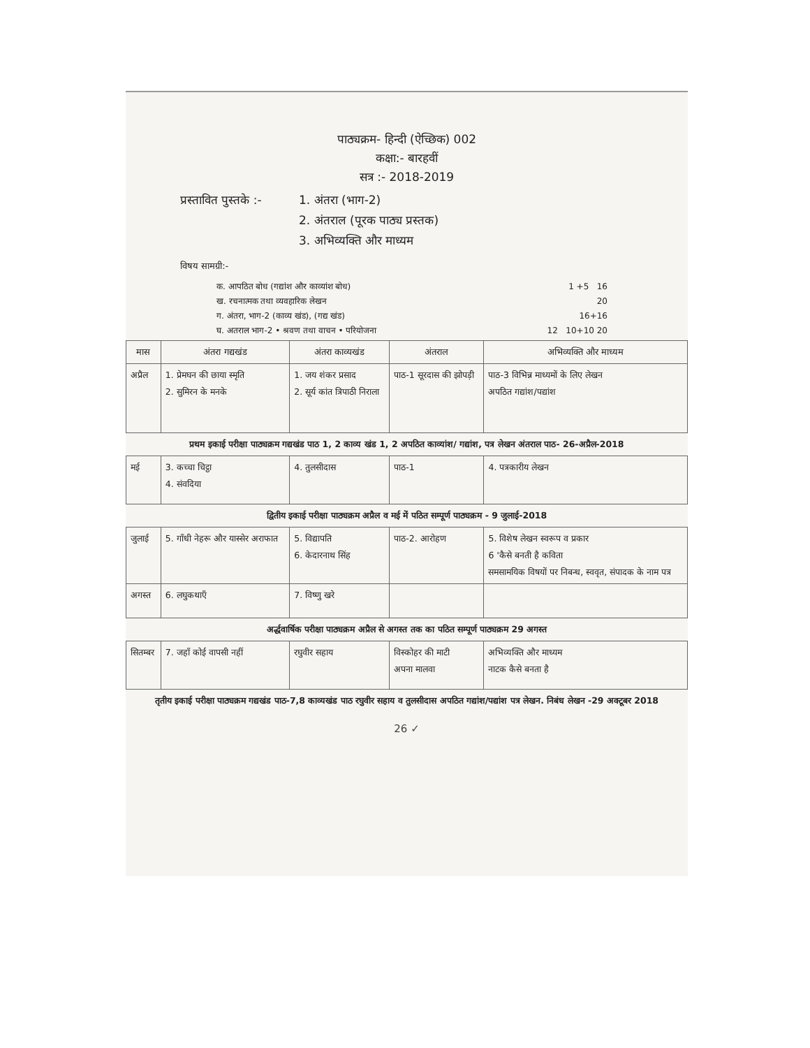पाठ्यक्रम- हिन्दी (ऐच्छिक) 002
कक्षा:- बारहवीं
सत्र :- 2018-2019
प्रस्तावित पुस्तके :-
1. अंतरा (भाग-2)
2. अंतराल (पूरक पाठ्य प्रस्तक)
3. अभिव्यक्ति और माध्यम
विषय सामग्री:-
क. आपठित बोध (गद्यांश और काव्यांश बोध) 1 +5 16
ख. रचनात्मक तथा व्यवहारिक लेखन 20
ग. अंतरा, भाग-2 (काव्य खंड), (गद्य खंड) 16+16
घ. अतराल भाग-2 • श्रवण तथा वाचन • परियोजना 12 10+10 20
| मास | अंतरा गद्यखंड | अंतरा काव्यखंड | अंतराल | अभिव्यक्ति और माध्यम |
| --- | --- | --- | --- | --- |
| अप्रैल | 1. प्रेमघन की छाया स्मृति 2. सुमिरन के मनके | 1. जय शंकर प्रसाद 2. सूर्य कांत त्रिपाठी निराला | पाठ-1 सूरदास की झोपड़ी | पाठ-3 विभिन्न माध्यमों के लिए लेखन अपठित गद्यांश/पद्यांश |
| प्रथम इकाई परीक्षा पाठ्यक्रम गद्यखंड पाठ 1, 2 काव्य खंड 1, 2 अपठित काव्यांश/ गद्यांश, पत्र लेखन अंतराल पाठ- 26-अप्रैल-2018 | | | | |
| मई | 3. कच्चा चिट्ठा 4. संवदिया | 4. तुलसीदास | पाठ-1 | 4. पत्रकारीय लेखन |
| द्वितीय इकाई परीक्षा पाठ्यक्रम अप्रैल व मई में पठित सम्पूर्ण पाठ्यक्रम - 9 जुलाई-2018 | | | | |
| जुलाई | 5. गाँधी नेहरू और यास्सेर अराफात | 5. विद्यापति 6. केदारनाथ सिंह | पाठ-2. आरोहण | 5. विशेष लेखन स्वरूप व प्रकार 6 'कैसे बनती है कविता समसामयिक विषयों पर निबन्ध, स्ववृत, संपादक के नाम पत्र |
| अगस्त | 6. लघुकथाएँ | 7. विष्णु खरे | | |
| अर्द्धवार्षिक परीक्षा पाठ्यक्रम अप्रैल से अगस्त तक का पठित सम्पूर्ण पाठ्यक्रम 29 अगस्त | | | | |
| सितम्बर | 7. जहाँ कोई वापसी नहीं | रघुवीर सहाय | विस्कोहर की माटी अपना मालवा | अभिव्यक्ति और माध्यम नाटक कैसे बनता है |
| तृतीय इकाई परीक्षा पाठ्यक्रम गद्यखंड पाठ-7,8 काव्यखंड पाठ रघुवीर सहाय व तुलसीदास अपठित गद्यांश/पद्यांश पत्र लेखन. निबंध लेखन -29 अक्टूबर 2018 | | | | |
26 ✓